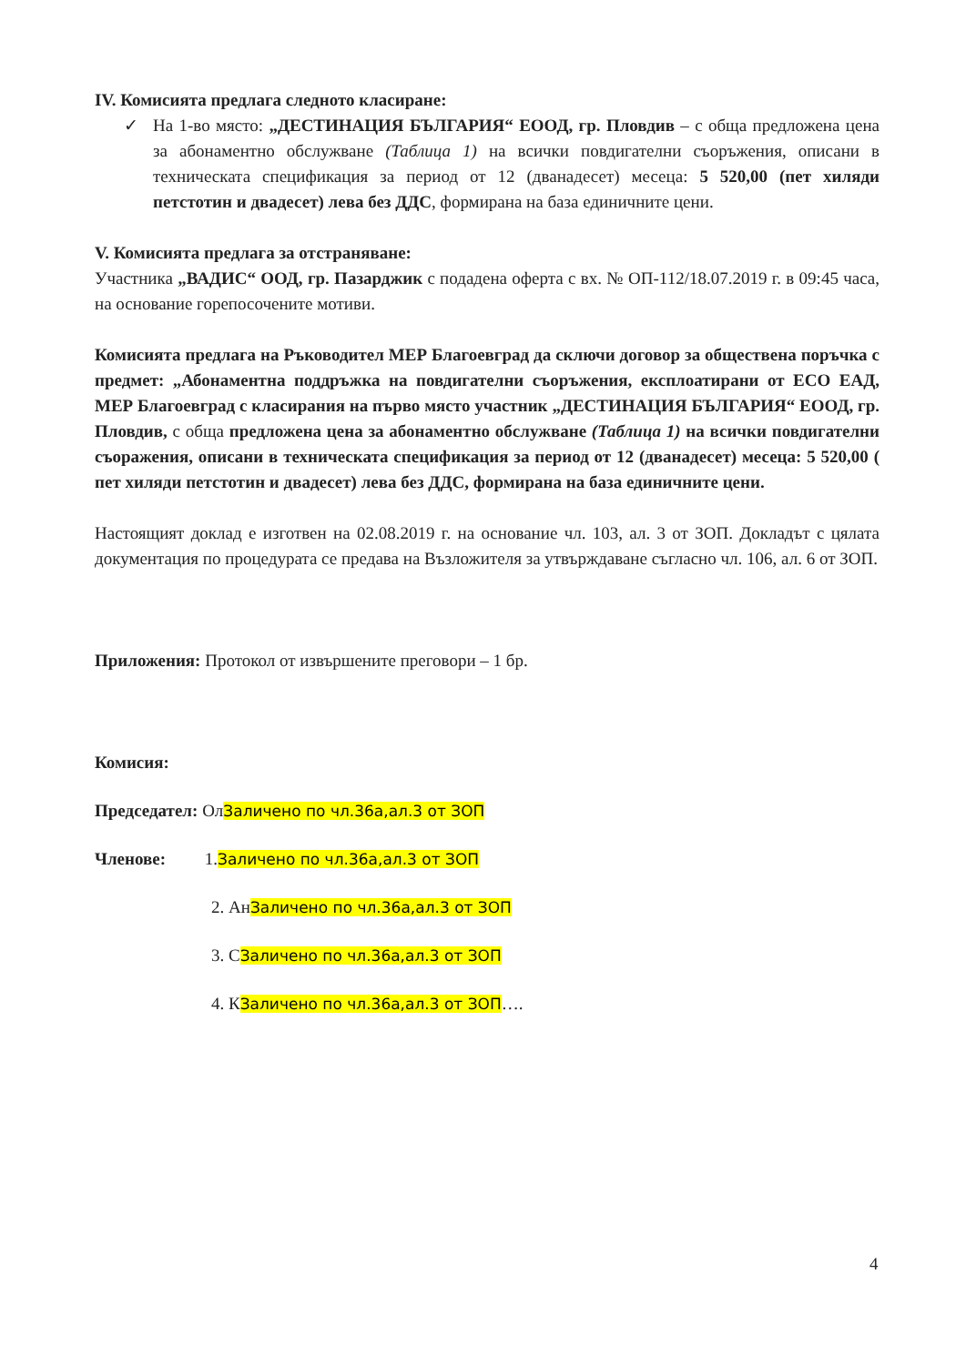IV. Комисията предлага следното класиране:
✓ На 1-во място: „ДЕСТИНАЦИЯ БЪЛГАРИЯ“ ЕООД, гр. Пловдив – с обща предложена цена за абонаментно обслужване (Таблица 1) на всички повдигателни съоръжения, описани в техническата спецификация за период от 12 (дванадесет) месеца: 5 520,00 (пет хиляди петстотин и двадесет) лева без ДДС, формирана на база единичните цени.
V. Комисията предлага за отстраняване:
Участника „ВАДИС“ ООД, гр. Пазарджик с подадена оферта с вх. № ОП-112/18.07.2019 г. в 09:45 часа, на основание горепосочените мотиви.
Комисията предлага на Ръководител МЕР Благоевград да сключи договор за обществена поръчка с предмет: „Абонаментна поддръжка на повдигателни съоръжения, експлоатирани от ЕСО ЕАД, МЕР Благоевград с класирания на първо място участник „ДЕСТИНАЦИЯ БЪЛГАРИЯ“ ЕООД, гр. Пловдив, с обща предложена цена за абонаментно обслужване (Таблица 1) на всички повдигателни съоражения, описани в техническата спецификация за период от 12 (дванадесет) месеца: 5 520,00 ( пет хиляди петстотин и двадесет) лева без ДДС, формирана на база единичните цени.
Настоящият доклад е изготвен на 02.08.2019 г. на основание чл. 103, ал. 3 от ЗОП. Докладът с цялата документация по процедурата се предава на Възложителя за утвърждаване съгласно чл. 106, ал. 6 от ЗОП.
Приложения: Протокол от извършените преговори – 1 бр.
Комисия:
Председател: ОлЗаличено по чл.36а,ал.3 от ЗОП
Членове: 1.Заличено по чл.36а,ал.3 от ЗОП
2. АнЗаличено по чл.36а,ал.3 от ЗОП
3. СЗаличено по чл.36а,ал.3 от ЗОП
4. КЗаличено по чл.36а,ал.3 от ЗОП….
4